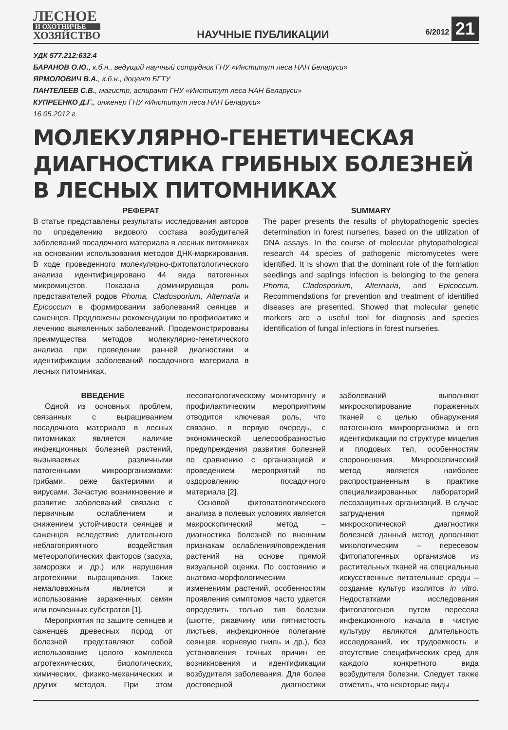ЛЕСНОЕ
И ОХОТНИЧЬЕ
ХОЗЯЙСТВО
НАУЧНЫЕ ПУБЛИКАЦИИ
6/2012 21
УДК 577.212:632.4
БАРАНОВ О.Ю., к.б.н., ведущий научный сотрудник ГНУ «Институт леса НАН Беларуси»
ЯРМОЛОВИЧ В.А., к.б.н., доцент БГТУ
ПАНТЕЛЕЕВ С.В., магистр, аспирант ГНУ «Институт леса НАН Беларуси»
КУПРЕЕНКО Д.Г., инженер ГНУ «Институт леса НАН Беларуси»
16.05.2012 г.
МОЛЕКУЛЯРНО-ГЕНЕТИЧЕСКАЯ ДИАГНОСТИКА ГРИБНЫХ БОЛЕЗНЕЙ В ЛЕСНЫХ ПИТОМНИКАХ
РЕФЕРАТ
В статье представлены результаты исследования авторов по определению видового состава возбудителей заболеваний посадочного материала в лесных питомниках на основании использования методов ДНК-маркирования. В ходе проведенного молекулярно-фитопатологического анализа идентифицировано 44 вида патогенных микромицетов. Показана доминирующая роль представителей родов Phoma, Cladosporium, Alternaria и Epicoccum в формировании заболеваний сеянцев и саженцев. Предложены рекомендации по профилактике и лечению выявленных заболеваний. Продемонстрированы преимущества методов молекулярно-генетического анализа при проведении ранней диагностики и идентификации заболеваний посадочного материала в лесных питомниках.
SUMMARY
The paper presents the results of phytopathogenic species determination in forest nurseries, based on the utilization of DNA assays. In the course of molecular phytopathological research 44 species of pathogenic micromycetes were identified. It is shown that the dominant role of the formation seedlings and saplings infection is belonging to the genera Phoma, Cladosporium, Alternaria, and Epicoccum. Recommendations for prevention and treatment of identified diseases are presented. Showed that molecular genetic markers are a useful tool for diagnosis and species identification of fungal infections in forest nurseries.
ВВЕДЕНИЕ
Одной из основных проблем, связанных с выращиванием посадочного материала в лесных питомниках является наличие инфекционных болезней растений, вызываемых различными патогенными микроорганизмами: грибами, реже бактериями и вирусами. Зачастую возникновение и развитие заболеваний связано с первичным ослаблением и снижением устойчивости сеянцев и саженцев вследствие длительного неблагоприятного воздействия метеорологических факторов (засуха, заморозки и др.) или нарушения агротехники выращивания. Также немаловажным является и использование зараженных семян или почвенных субстратов [1].
Мероприятия по защите сеянцев и саженцев древесных пород от болезней представляют собой использование целого комплекса агротехнических, биологических, химических, физико-механических и других методов. При этом лесопатологическому мониторингу и профилактическим мероприятиям отводится ключевая роль, что связано, в первую очередь, с экономической целесообразностью предупреждения развития болезней по сравнению с организацией и проведением мероприятий по оздоровлению посадочного материала [2].
Основой фитопатологического анализа в полевых условиях является макроскопический метод – диагностика болезней по внешним признакам ослабления/повреждения растений на основе прямой визуальной оценки. По состоянию и анатомо-морфологическим изменениям растений, особенностям проявления симптомов часто удается определить только тип болезни (шютте, ржавчину или пятнистость листьев, инфекционное полегание сеянцев, корневую гниль и др.), без установления точных причин ее возникновения и идентификации возбудителя заболевания. Для более достоверной диагностики заболеваний выполняют микроскопирование пораженных тканей с целью обнаружения патогенного микроорганизма и его идентификации по структуре мицелия и плодовых тел, особенностям спороношения. Микроскопический метод является наиболее распространенным в практике специализированных лабораторий лесозащитных организаций. В случае затруднения прямой микроскопической диагностики болезней данный метод дополняют микологическим – пересевом фитопатогенных организмов из растительных тканей на специальные искусственные питательные среды – создание культур изолятов in vitro. Недостатками исследования фитопатогенов путем пересева инфекционного начала в чистую культуру являются длительность исследований, их трудоемкость и отсутствие специфических сред для каждого конкретного вида возбудителя болезни. Следует также отметить, что некоторые виды